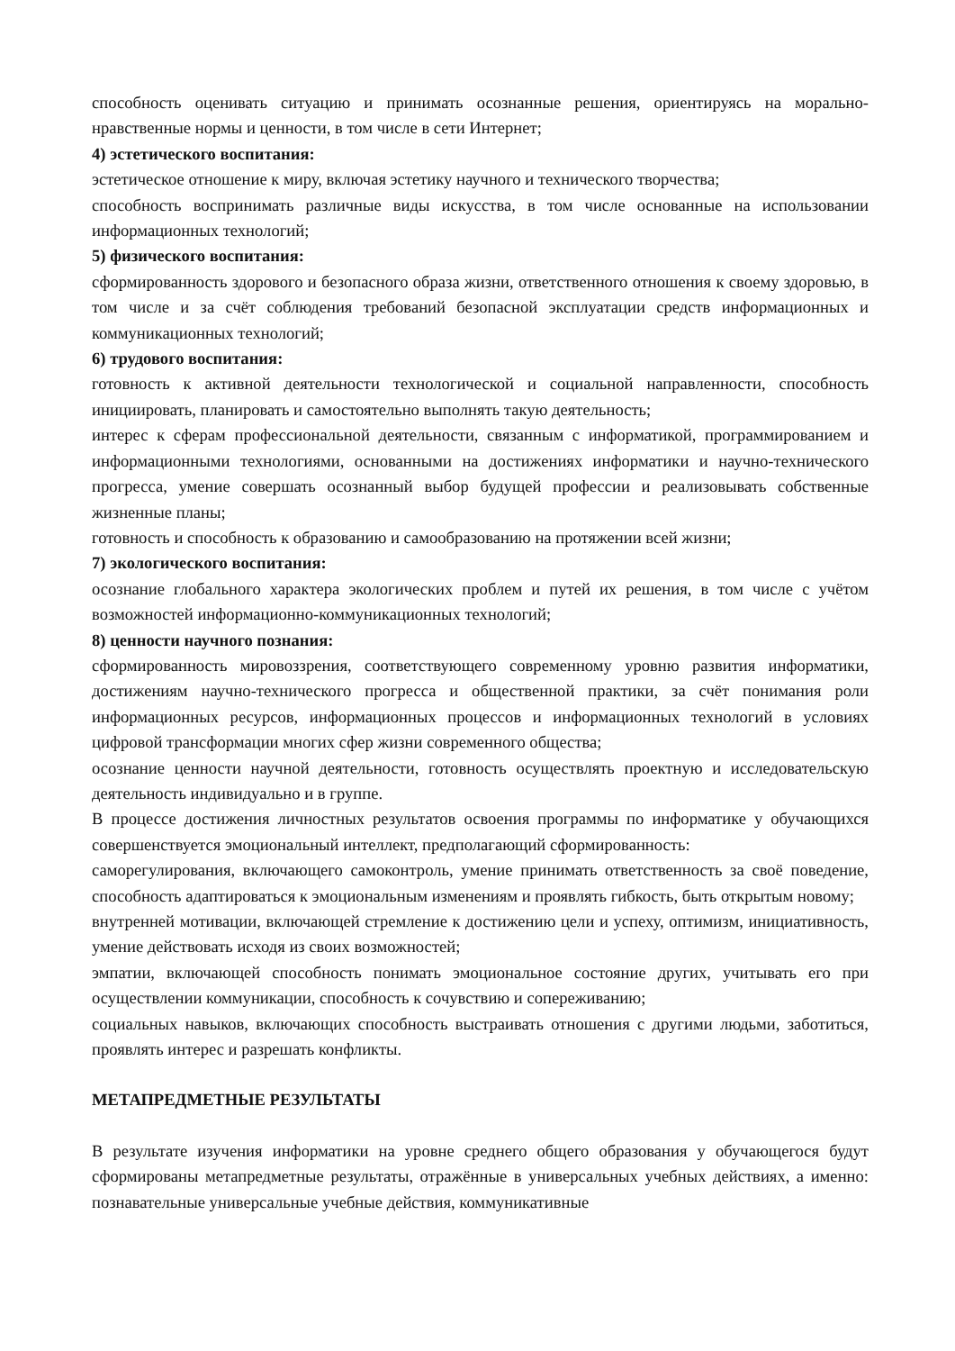способность оценивать ситуацию и принимать осознанные решения, ориентируясь на морально-нравственные нормы и ценности, в том числе в сети Интернет;
4) эстетического воспитания:
эстетическое отношение к миру, включая эстетику научного и технического творчества;
способность воспринимать различные виды искусства, в том числе основанные на использовании информационных технологий;
5) физического воспитания:
сформированность здорового и безопасного образа жизни, ответственного отношения к своему здоровью, в том числе и за счёт соблюдения требований безопасной эксплуатации средств информационных и коммуникационных технологий;
6) трудового воспитания:
готовность к активной деятельности технологической и социальной направленности, способность инициировать, планировать и самостоятельно выполнять такую деятельность;
интерес к сферам профессиональной деятельности, связанным с информатикой, программированием и информационными технологиями, основанными на достижениях информатики и научно-технического прогресса, умение совершать осознанный выбор будущей профессии и реализовывать собственные жизненные планы;
готовность и способность к образованию и самообразованию на протяжении всей жизни;
7) экологического воспитания:
осознание глобального характера экологических проблем и путей их решения, в том числе с учётом возможностей информационно-коммуникационных технологий;
8) ценности научного познания:
сформированность мировоззрения, соответствующего современному уровню развития информатики, достижениям научно-технического прогресса и общественной практики, за счёт понимания роли информационных ресурсов, информационных процессов и информационных технологий в условиях цифровой трансформации многих сфер жизни современного общества;
осознание ценности научной деятельности, готовность осуществлять проектную и исследовательскую деятельность индивидуально и в группе.
В процессе достижения личностных результатов освоения программы по информатике у обучающихся совершенствуется эмоциональный интеллект, предполагающий сформированность:
саморегулирования, включающего самоконтроль, умение принимать ответственность за своё поведение, способность адаптироваться к эмоциональным изменениям и проявлять гибкость, быть открытым новому;
внутренней мотивации, включающей стремление к достижению цели и успеху, оптимизм, инициативность, умение действовать исходя из своих возможностей;
эмпатии, включающей способность понимать эмоциональное состояние других, учитывать его при осуществлении коммуникации, способность к сочувствию и сопереживанию;
социальных навыков, включающих способность выстраивать отношения с другими людьми, заботиться, проявлять интерес и разрешать конфликты.
МЕТАПРЕДМЕТНЫЕ РЕЗУЛЬТАТЫ
В результате изучения информатики на уровне среднего общего образования у обучающегося будут сформированы метапредметные результаты, отражённые в универсальных учебных действиях, а именно: познавательные универсальные учебные действия, коммуникативные